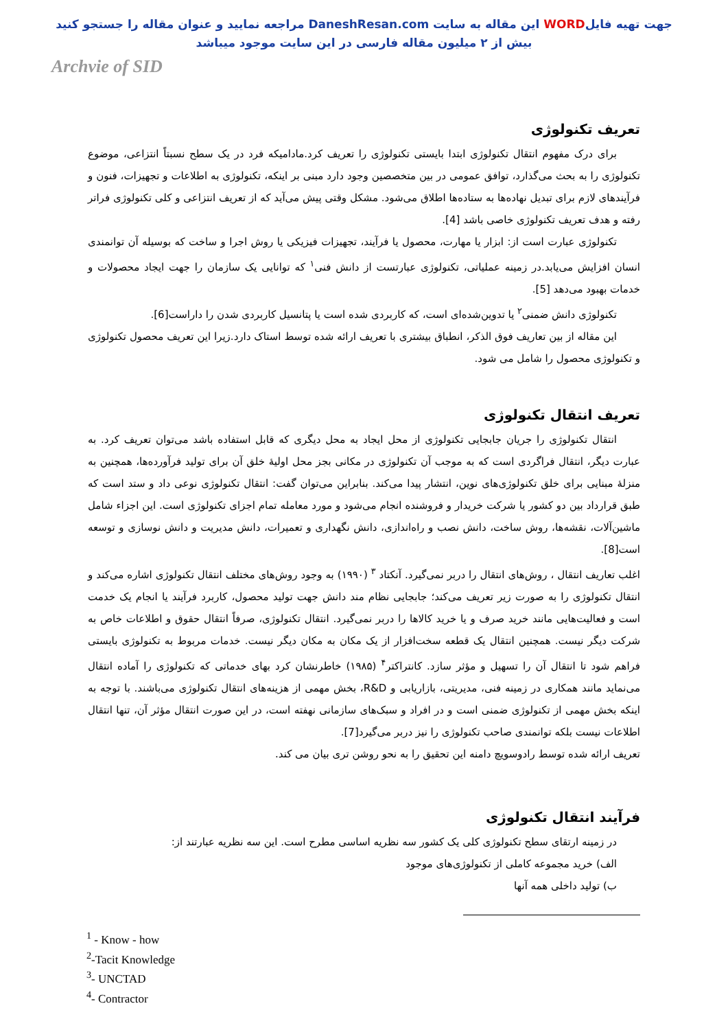جهت تهیه فایلWORD این مقاله به سایت DaneshResan.com مراجعه نمایید و عنوان مقاله را جستجو کنید
بیش از ۲ میلیون مقاله فارسی در این سایت موجود میباشد
Archvie of SID
تعریف تکنولوژی
برای درک مفهوم انتقال تکنولوژی ابتدا بایستی تکنولوژی را تعریف کرد.مادامیکه فرد در یک سطح نسبتاً انتزاعی، موضوع تکنولوژی را به بحث می‌گذارد، توافق عمومی در بین متخصصین وجود دارد مبنی بر اینکه، تکنولوژی به اطلاعات و تجهیزات، فنون و فرآیندهای لازم برای تبدیل نهاده‌ها به ستاده‌ها اطلاق می‌شود. مشکل وقتی پیش می‌آید که از تعریف انتزاعی و کلی تکنولوژی فراتر رفته و هدف تعریف تکنولوژی خاصی باشد [4].
تکنولوژی عبارت است از: ابزار یا مهارت، محصول یا فرآیند، تجهیزات فیزیکی یا روش اجرا و ساخت که بوسیله آن توانمندی انسان افزایش می‌یابد.در زمینه عملیاتی، تکنولوژی عبارتست از دانش فنی<sup>۱</sup> که توانایی یک سازمان را جهت ایجاد محصولات و خدمات بهبود می‌دهد [5].
تکنولوژی دانش ضمنی<sup>۲</sup> یا تدوین‌شده‌ای است، که کاربردی شده است یا پتانسیل کاربردی شدن را داراست[6].
این مقاله از بین تعاریف فوق الذکر، انطباق بیشتری با تعریف ارائه شده توسط استاک دارد.زیرا این تعریف محصول تکنولوژی و تکنولوژی محصول را شامل می شود.
تعریف انتقال تکنولوژی
انتقال تکنولوژی را جریان جابجایی تکنولوژی از محل ایجاد به محل دیگری که قابل استفاده باشد می‌توان تعریف کرد. به عبارت دیگر، انتقال فراگردی است که به موجب آن تکنولوژی در مکانی بجز محل اولیهٔ خلق آن برای تولید فرآورده‌ها، همچنین به منزلهٔ مبنایی برای خلق تکنولوژی‌های نوین، انتشار پیدا می‌کند. بنابراین می‌توان گفت: انتقال تکنولوژی نوعی داد و ستد است که طبق قرارداد بین دو کشور یا شرکت خریدار و فروشنده انجام می‌شود و مورد معامله تمام اجزای تکنولوژی است. این اجزاء شامل ماشین‌آلات، نقشه‌ها، روش ساخت، دانش نصب و راه‌اندازی، دانش نگهداری و تعمیرات، دانش مدیریت و دانش نوسازی و توسعه است[8].
اغلب تعاریف انتقال ، روش‌های انتقال را دربر نمی‌گیرد. آنکتاد <sup>۳</sup> (۱۹۹۰) به وجود روش‌های مختلف انتقال تکنولوژی اشاره می‌کند و انتقال تکنولوژی را به صورت زیر تعریف می‌کند؛ جابجایی نظام مند دانش جهت تولید محصول، کاربرد فرآیند یا انجام یک خدمت است و فعالیت‌هایی مانند خرید صرف و یا خرید کالاها را دربر نمی‌گیرد. انتقال تکنولوژی، صرفاً انتقال حقوق و اطلاعات خاص به شرکت دیگر نیست. همچنین انتقال یک قطعه سخت‌افزار از یک مکان به مکان دیگر نیست. خدمات مربوط به تکنولوژی بایستی فراهم شود تا انتقال آن را تسهیل و مؤثر سازد. کانتراکتر<sup>۴</sup> (۱۹۸۵) خاطرنشان کرد بهای خدماتی که تکنولوژی را آماده انتقال می‌نماید مانند همکاری در زمینه فنی، مدیریتی، بازاریابی و R&D، بخش مهمی از هزینه‌های انتقال تکنولوژی می‌باشند. با توجه به اینکه بخش مهمی از تکنولوژی ضمنی است و در افراد و سبک‌های سازمانی نهفته است، در این صورت انتقال مؤثر آن، تنها انتقال اطلاعات نیست بلکه توانمندی صاحب تکنولوژی را نیز دربر می‌گیرد[7].
تعریف ارائه شده توسط رادوسویچ دامنه این تحقیق را به نحو روشن تری بیان می کند.
فرآیند انتقال تکنولوژی
در زمینه ارتقای سطح تکنولوژی کلی یک کشور سه نظریه اساسی مطرح است. این سه نظریه عبارتند از:
الف) خرید مجموعه کاملی از تکنولوژی‌های موجود
ب) تولید داخلی همه آنها
<sup>1</sup> - Know - how
<sup>2</sup>-Tacit Knowledge
<sup>3</sup>- UNCTAD
<sup>4</sup>- Contractor